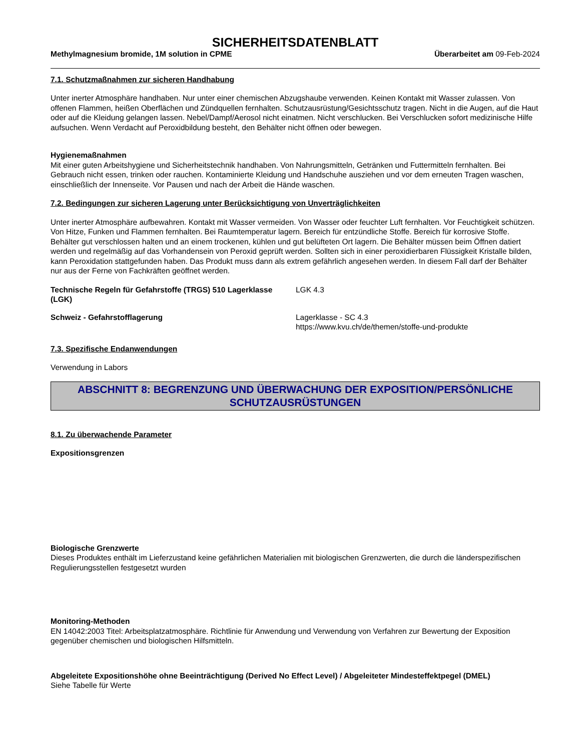SICHERHEITSDATENBLATT
Methylmagnesium bromide, 1M solution in CPME Überarbeitet am 09-Feb-2024
7.1. Schutzmaßnahmen zur sicheren Handhabung
Unter inerter Atmosphäre handhaben. Nur unter einer chemischen Abzugshaube verwenden. Keinen Kontakt mit Wasser zulassen. Von offenen Flammen, heißen Oberflächen und Zündquellen fernhalten. Schutzausrüstung/Gesichtsschutz tragen. Nicht in die Augen, auf die Haut oder auf die Kleidung gelangen lassen. Nebel/Dampf/Aerosol nicht einatmen. Nicht verschlucken. Bei Verschlucken sofort medizinische Hilfe aufsuchen. Wenn Verdacht auf Peroxidbildung besteht, den Behälter nicht öffnen oder bewegen.
Hygienemaßnahmen
Mit einer guten Arbeitshygiene und Sicherheitstechnik handhaben. Von Nahrungsmitteln, Getränken und Futtermitteln fernhalten. Bei Gebrauch nicht essen, trinken oder rauchen. Kontaminierte Kleidung und Handschuhe ausziehen und vor dem erneuten Tragen waschen, einschließlich der Innenseite. Vor Pausen und nach der Arbeit die Hände waschen.
7.2. Bedingungen zur sicheren Lagerung unter Berücksichtigung von Unverträglichkeiten
Unter inerter Atmosphäre aufbewahren. Kontakt mit Wasser vermeiden. Von Wasser oder feuchter Luft fernhalten. Vor Feuchtigkeit schützen. Von Hitze, Funken und Flammen fernhalten. Bei Raumtemperatur lagern. Bereich für entzündliche Stoffe. Bereich für korrosive Stoffe. Behälter gut verschlossen halten und an einem trockenen, kühlen und gut belüfteten Ort lagern. Die Behälter müssen beim Öffnen datiert werden und regelmäßig auf das Vorhandensein von Peroxid geprüft werden. Sollten sich in einer peroxidierbaren Flüssigkeit Kristalle bilden, kann Peroxidation stattgefunden haben. Das Produkt muss dann als extrem gefährlich angesehen werden. In diesem Fall darf der Behälter nur aus der Ferne von Fachkräften geöffnet werden.
Technische Regeln für Gefahrstoffe (TRGS) 510 Lagerklasse (LGK)
LGK 4.3
Schweiz - Gefahrstofflagerung Lagerklasse - SC 4.3
https://www.kvu.ch/de/themen/stoffe-und-produkte
7.3. Spezifische Endanwendungen
Verwendung in Labors
ABSCHNITT 8: BEGRENZUNG UND ÜBERWACHUNG DER EXPOSITION/PERSÖNLICHE SCHUTZAUSRÜSTUNGEN
8.1. Zu überwachende Parameter
Expositionsgrenzen
Biologische Grenzwerte
Dieses Produktes enthält im Lieferzustand keine gefährlichen Materialien mit biologischen Grenzwerten, die durch die länderspezifischen Regulierungsstellen festgesetzt wurden
Monitoring-Methoden
EN 14042:2003 Titel: Arbeitsplatzatmosphäre. Richtlinie für Anwendung und Verwendung von Verfahren zur Bewertung der Exposition gegenüber chemischen und biologischen Hilfsmitteln.
Abgeleitete Expositionshöhe ohne Beeinträchtigung (Derived No Effect Level) / Abgeleiteter Mindesteffektpegel (DMEL)
Siehe Tabelle für Werte